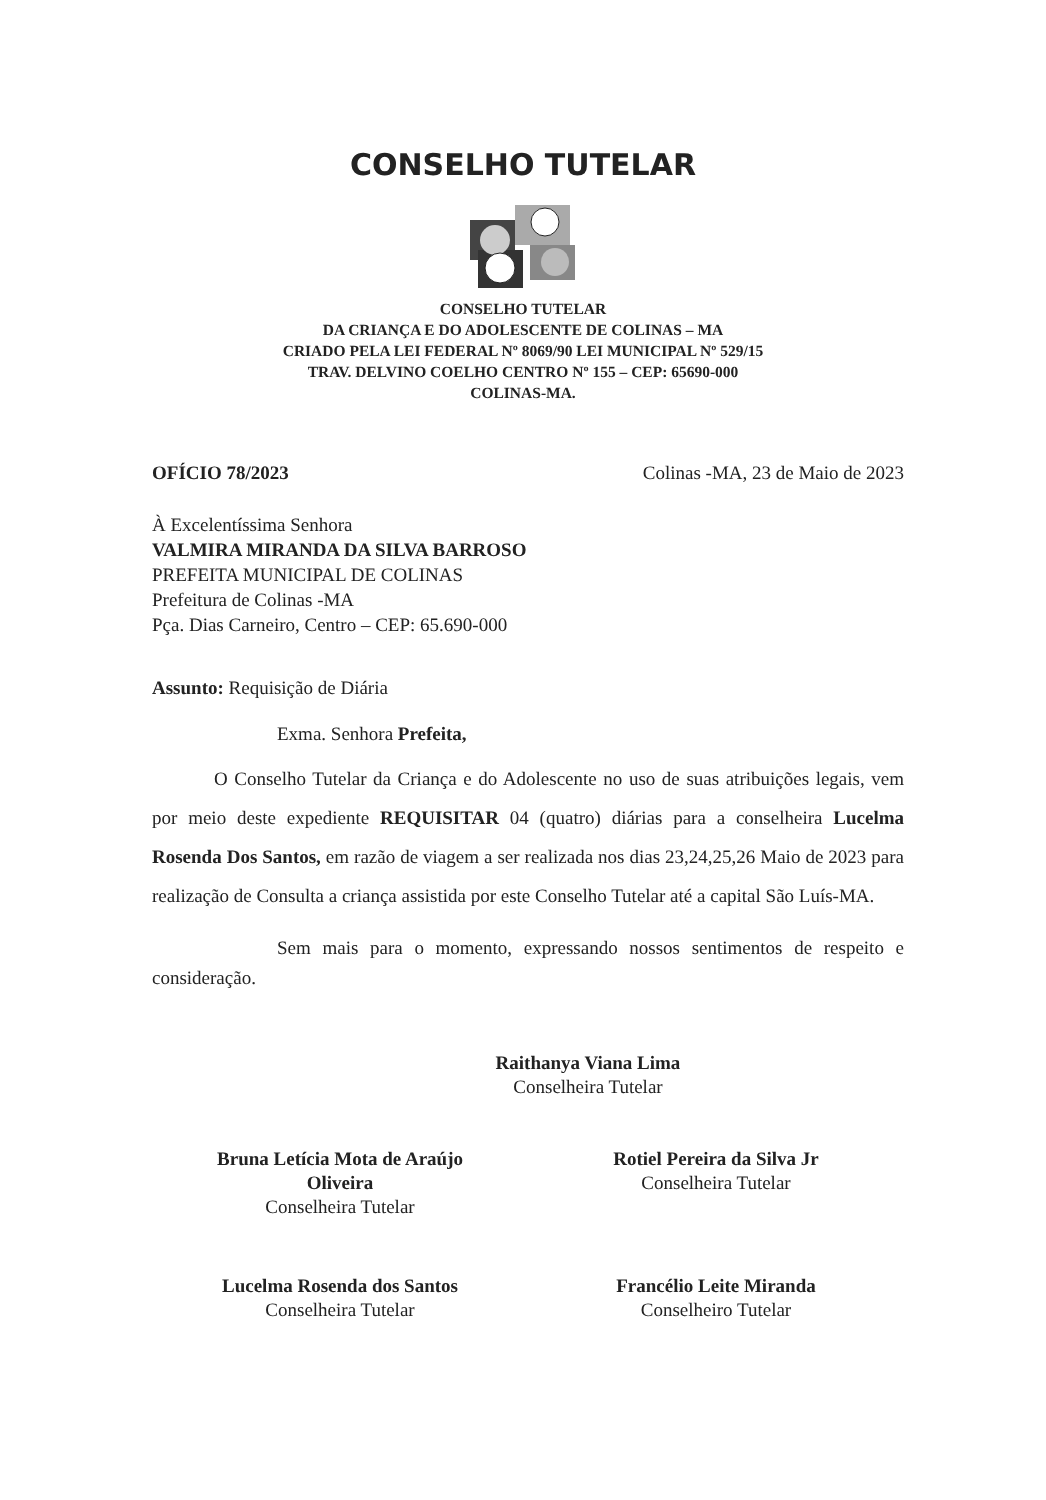CONSELHO TUTELAR
CONSELHO TUTELAR
DA CRIANÇA E DO ADOLESCENTE DE COLINAS – MA
CRIADO PELA LEI FEDERAL Nº 8069/90 LEI MUNICIPAL Nº 529/15
TRAV. DELVINO COELHO CENTRO Nº 155 – CEP: 65690-000
COLINAS-MA.
OFÍCIO 78/2023 Colinas -MA, 23 de Maio de 2023
À Excelentíssima Senhora
VALMIRA MIRANDA DA SILVA BARROSO
PREFEITA MUNICIPAL DE COLINAS
Prefeitura de Colinas -MA
Pça. Dias Carneiro, Centro – CEP: 65.690-000
Assunto: Requisição de Diária
Exma. Senhora Prefeita,
O Conselho Tutelar da Criança e do Adolescente no uso de suas atribuições legais, vem por meio deste expediente REQUISITAR 04 (quatro) diárias para a conselheira Lucelma Rosenda Dos Santos, em razão de viagem a ser realizada nos dias 23,24,25,26 Maio de 2023 para realização de Consulta a criança assistida por este Conselho Tutelar até a capital São Luís-MA.
Sem mais para o momento, expressando nossos sentimentos de respeito e consideração.
Raithanya Viana Lima
Conselheira Tutelar
Bruna Letícia Mota de Araújo
Oliveira
Conselheira Tutelar
Rotiel Pereira da Silva Jr
Conselheira Tutelar
Lucelma Rosenda dos Santos
Conselheira Tutelar
Francélio Leite Miranda
Conselheiro Tutelar